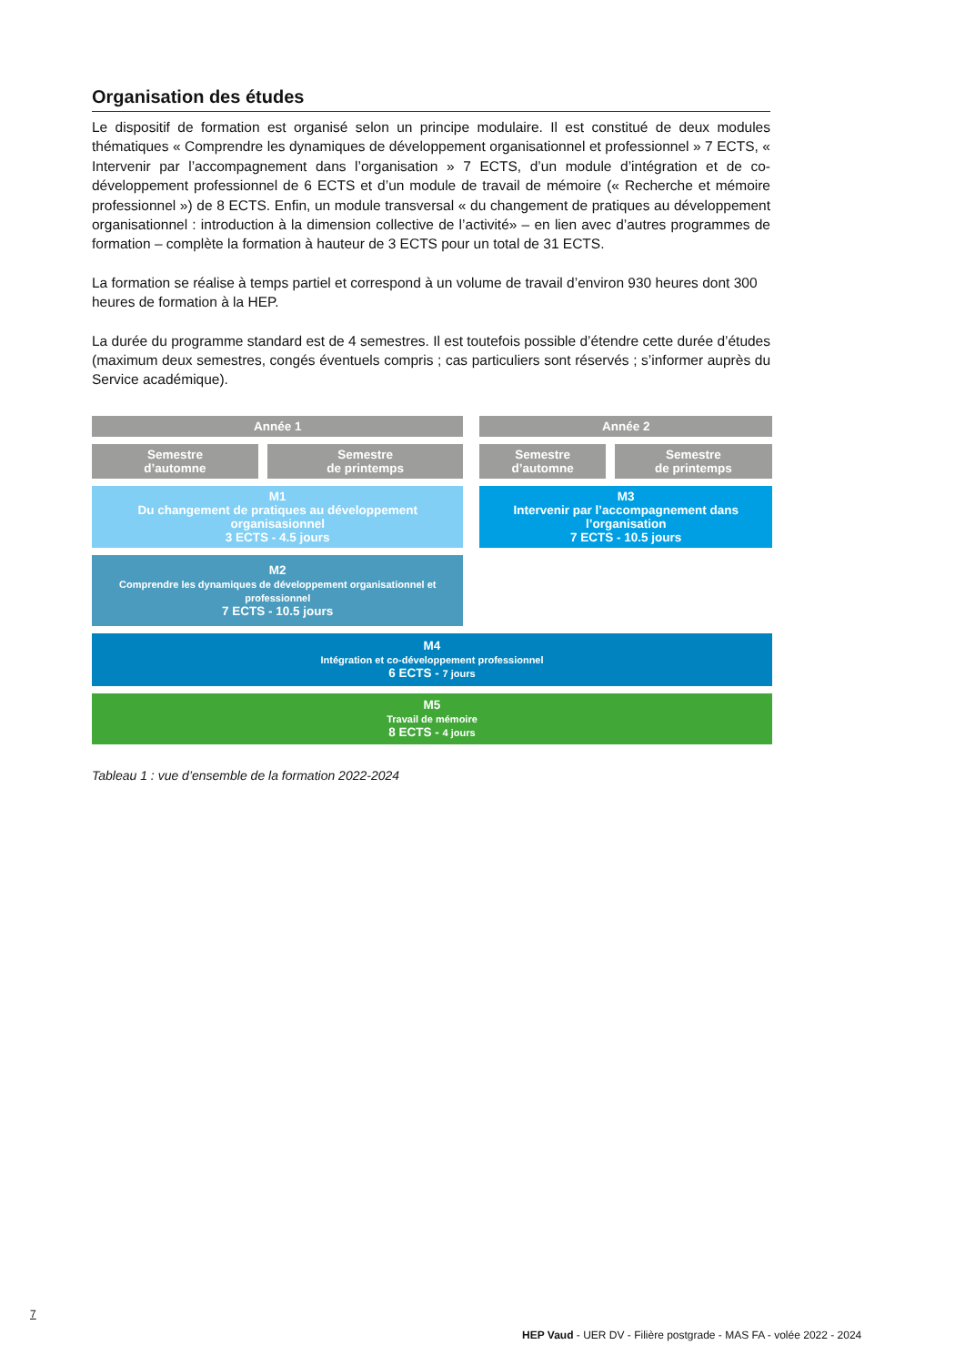Organisation des études
Le dispositif de formation est organisé selon un principe modulaire. Il est constitué de deux modules thématiques « Comprendre les dynamiques de développement organisationnel et professionnel » 7 ECTS, « Intervenir par l’accompagnement dans l’organisation » 7 ECTS, d’un module d’intégration et de co-développement professionnel de 6 ECTS et d’un module de travail de mémoire (« Recherche et mémoire professionnel ») de 8 ECTS. Enfin, un module transversal « du changement de pratiques au développement organisationnel : introduction à la dimension collective de l’activité» – en lien avec d’autres programmes de formation – complète la formation à hauteur de 3 ECTS pour un total de 31 ECTS.
La formation se réalise à temps partiel et correspond à un volume de travail d’environ 930 heures dont 300 heures de formation à la HEP.
La durée du programme standard est de 4 semestres. Il est toutefois possible d’étendre cette durée d’études (maximum deux semestres, congés éventuels compris ; cas particuliers sont réservés ; s’informer auprès du Service académique).
| Année 1 | | | Année 2 | |
| Semestre d’automne | Semestre de printemps | | Semestre d’automne | Semestre de printemps |
| M1 Du changement de pratiques au développement organisasionnel 3 ECTS - 4.5 jours | | | M3 Intervenir par l’accompagnement dans l’organisation 7 ECTS - 10.5 jours | |
| M2 Comprendre les dynamiques de développement organisationnel et professionnel 7 ECTS - 10.5 jours | | | | |
| M4 Intégration et co-développement professionnel 6 ECTS - 7 jours | | | | |
| M5 Travail de mémoire 8 ECTS - 4 jours | | | | |
Tableau 1 : vue d’ensemble de la formation 2022-2024
7
HEP Vaud - UER DV - Filière postgrade - MAS FA - volée 2022 - 2024